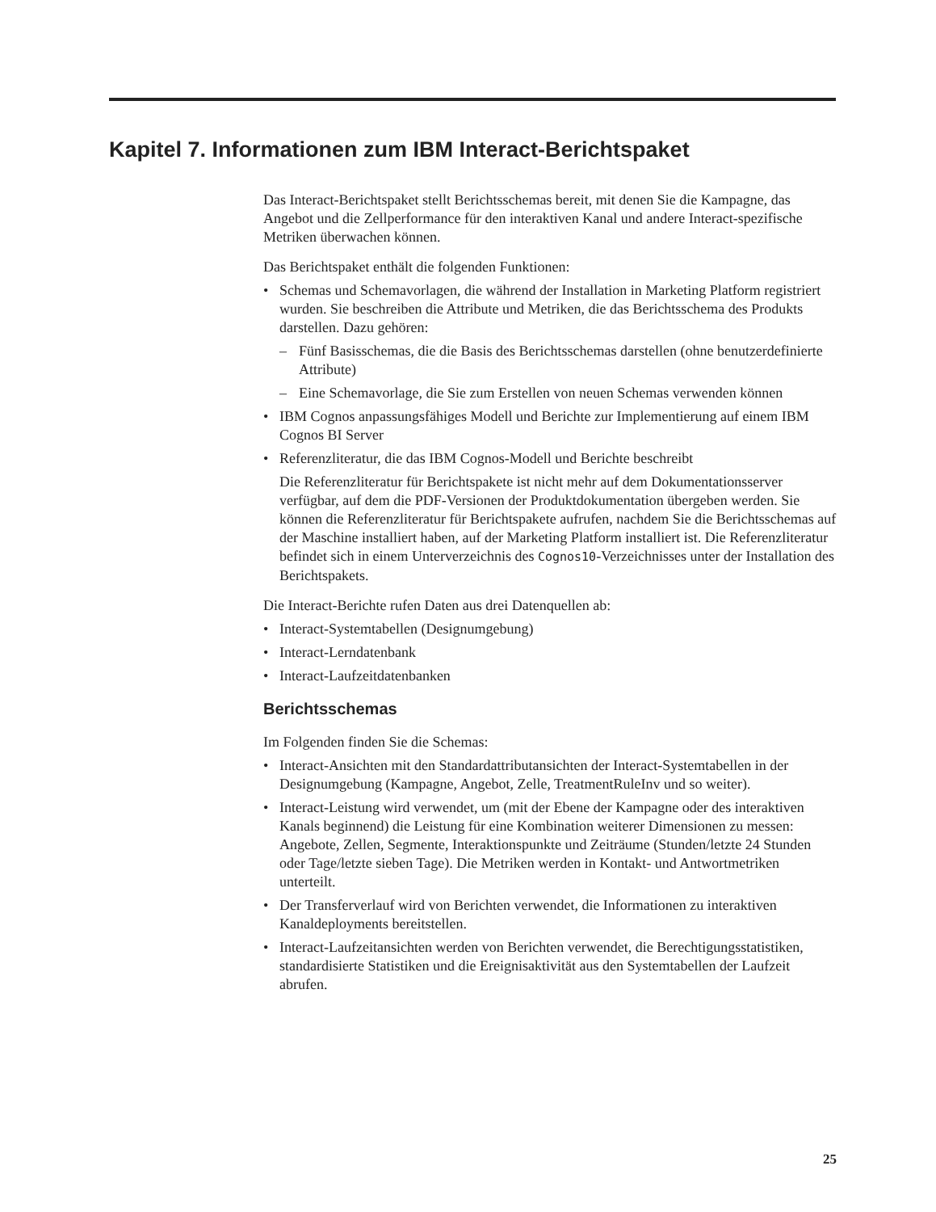Kapitel 7. Informationen zum IBM Interact-Berichtspaket
Das Interact-Berichtspaket stellt Berichtsschemas bereit, mit denen Sie die Kampagne, das Angebot und die Zellperformance für den interaktiven Kanal und andere Interact-spezifische Metriken überwachen können.
Das Berichtspaket enthält die folgenden Funktionen:
• Schemas und Schemavorlagen, die während der Installation in Marketing Platform registriert wurden. Sie beschreiben die Attribute und Metriken, die das Berichtsschema des Produkts darstellen. Dazu gehören:
– Fünf Basisschemas, die die Basis des Berichtsschemas darstellen (ohne benutzerdefinierte Attribute)
– Eine Schemavorlage, die Sie zum Erstellen von neuen Schemas verwenden können
• IBM Cognos anpassungsfähiges Modell und Berichte zur Implementierung auf einem IBM Cognos BI Server
• Referenzliteratur, die das IBM Cognos-Modell und Berichte beschreibt
Die Referenzliteratur für Berichtspakete ist nicht mehr auf dem Dokumentationsserver verfügbar, auf dem die PDF-Versionen der Produktdokumentation übergeben werden. Sie können die Referenzliteratur für Berichtspakete aufrufen, nachdem Sie die Berichtsschemas auf der Maschine installiert haben, auf der Marketing Platform installiert ist. Die Referenzliteratur befindet sich in einem Unterverzeichnis des Cognos10-Verzeichnisses unter der Installation des Berichtspakets.
Die Interact-Berichte rufen Daten aus drei Datenquellen ab:
• Interact-Systemtabellen (Designumgebung)
• Interact-Lerndatenbank
• Interact-Laufzeitdatenbanken
Berichtsschemas
Im Folgenden finden Sie die Schemas:
• Interact-Ansichten mit den Standardattributansichten der Interact-Systemtabellen in der Designumgebung (Kampagne, Angebot, Zelle, TreatmentRuleInv und so weiter).
• Interact-Leistung wird verwendet, um (mit der Ebene der Kampagne oder des interaktiven Kanals beginnend) die Leistung für eine Kombination weiterer Dimensionen zu messen: Angebote, Zellen, Segmente, Interaktionspunkte und Zeiträume (Stunden/letzte 24 Stunden oder Tage/letzte sieben Tage). Die Metriken werden in Kontakt- und Antwortmetriken unterteilt.
• Der Transferverlauf wird von Berichten verwendet, die Informationen zu interaktiven Kanaldeployments bereitstellen.
• Interact-Laufzeitansichten werden von Berichten verwendet, die Berechtigungsstatistiken, standardisierte Statistiken und die Ereignisaktivität aus den Systemtabellen der Laufzeit abrufen.
25